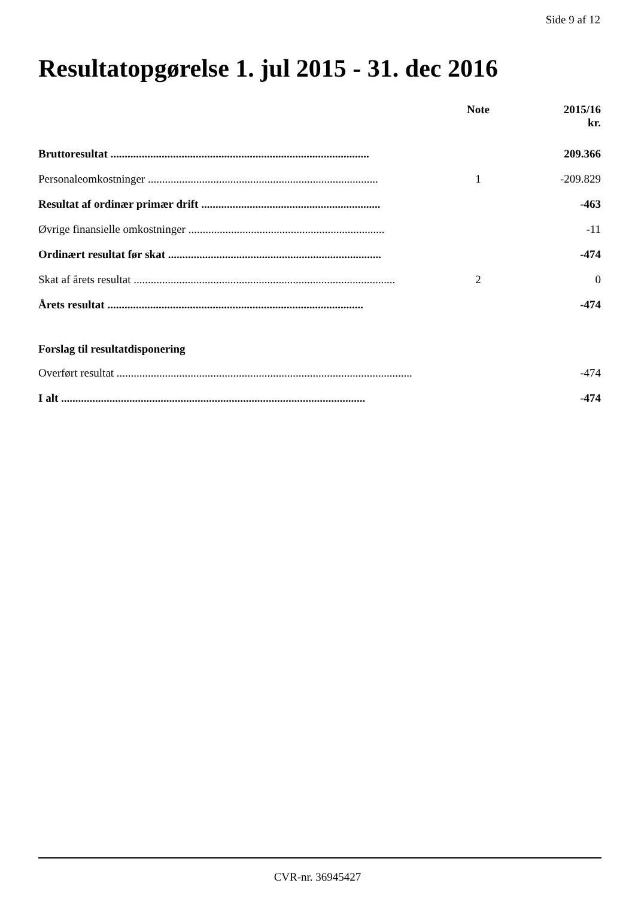Side 9 af 12
Resultatopgørelse 1. jul 2015 - 31. dec 2016
| | Note | 2015/16 kr. |
| --- | --- | --- |
| Bruttoresultat ........................................................................................... | | 209.366 |
| Personaleomkostninger ................................................................................. | 1 | -209.829 |
| Resultat af ordinær primær drift ............................................................... | | -463 |
| Øvrige finansielle omkostninger ..................................................................... | | -11 |
| Ordinært resultat før skat ........................................................................... | | -474 |
| Skat af årets resultat ............................................................................................ | 2 | 0 |
| Årets resultat .......................................................................................... | | -474 |
| Forslag til resultatdisponering | | |
| Overført resultat ........................................................................................................ | | -474 |
| I alt ........................................................................................................... | | -474 |
CVR-nr. 36945427